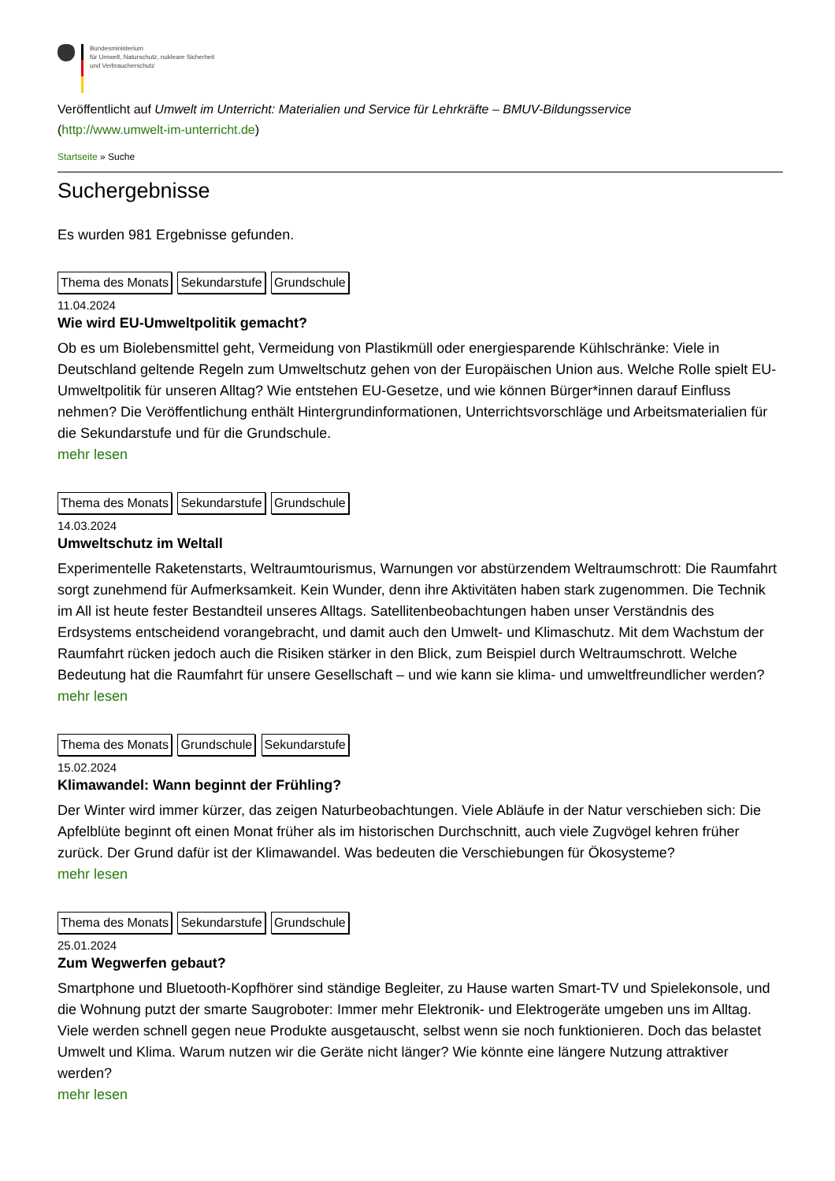Bundesministerium
für Umwelt, Naturschutz, nukleare Sicherheit
und Verbraucherschutz
Veröffentlicht auf Umwelt im Unterricht: Materialien und Service für Lehrkräfte – BMUV-Bildungsservice
(http://www.umwelt-im-unterricht.de)
Startseite » Suche
Suchergebnisse
Es wurden 981 Ergebnisse gefunden.
Thema des Monats Sekundarstufe Grundschule
11.04.2024
Wie wird EU-Umweltpolitik gemacht?
Ob es um Biolebensmittel geht, Vermeidung von Plastikmüll oder energiesparende Kühlschränke: Viele in Deutschland geltende Regeln zum Umweltschutz gehen von der Europäischen Union aus. Welche Rolle spielt EU-Umweltpolitik für unseren Alltag? Wie entstehen EU-Gesetze, und wie können Bürger*innen darauf Einfluss nehmen? Die Veröffentlichung enthält Hintergrundinformationen, Unterrichtsvorschläge und Arbeitsmaterialien für die Sekundarstufe und für die Grundschule.
mehr lesen
Thema des Monats Sekundarstufe Grundschule
14.03.2024
Umweltschutz im Weltall
Experimentelle Raketenstarts, Weltraumtourismus, Warnungen vor abstürzendem Weltraumschrott: Die Raumfahrt sorgt zunehmend für Aufmerksamkeit. Kein Wunder, denn ihre Aktivitäten haben stark zugenommen. Die Technik im All ist heute fester Bestandteil unseres Alltags. Satellitenbeobachtungen haben unser Verständnis des Erdsystems entscheidend vorangebracht, und damit auch den Umwelt- und Klimaschutz. Mit dem Wachstum der Raumfahrt rücken jedoch auch die Risiken stärker in den Blick, zum Beispiel durch Weltraumschrott. Welche Bedeutung hat die Raumfahrt für unsere Gesellschaft – und wie kann sie klima- und umweltfreundlicher werden?
mehr lesen
Thema des Monats Grundschule Sekundarstufe
15.02.2024
Klimawandel: Wann beginnt der Frühling?
Der Winter wird immer kürzer, das zeigen Naturbeobachtungen. Viele Abläufe in der Natur verschieben sich: Die Apfelblüte beginnt oft einen Monat früher als im historischen Durchschnitt, auch viele Zugvögel kehren früher zurück. Der Grund dafür ist der Klimawandel. Was bedeuten die Verschiebungen für Ökosysteme?
mehr lesen
Thema des Monats Sekundarstufe Grundschule
25.01.2024
Zum Wegwerfen gebaut?
Smartphone und Bluetooth-Kopfhörer sind ständige Begleiter, zu Hause warten Smart-TV und Spielekonsole, und die Wohnung putzt der smarte Saugroboter: Immer mehr Elektronik- und Elektrogeräte umgeben uns im Alltag. Viele werden schnell gegen neue Produkte ausgetauscht, selbst wenn sie noch funktionieren. Doch das belastet Umwelt und Klima. Warum nutzen wir die Geräte nicht länger? Wie könnte eine längere Nutzung attraktiver werden?
mehr lesen